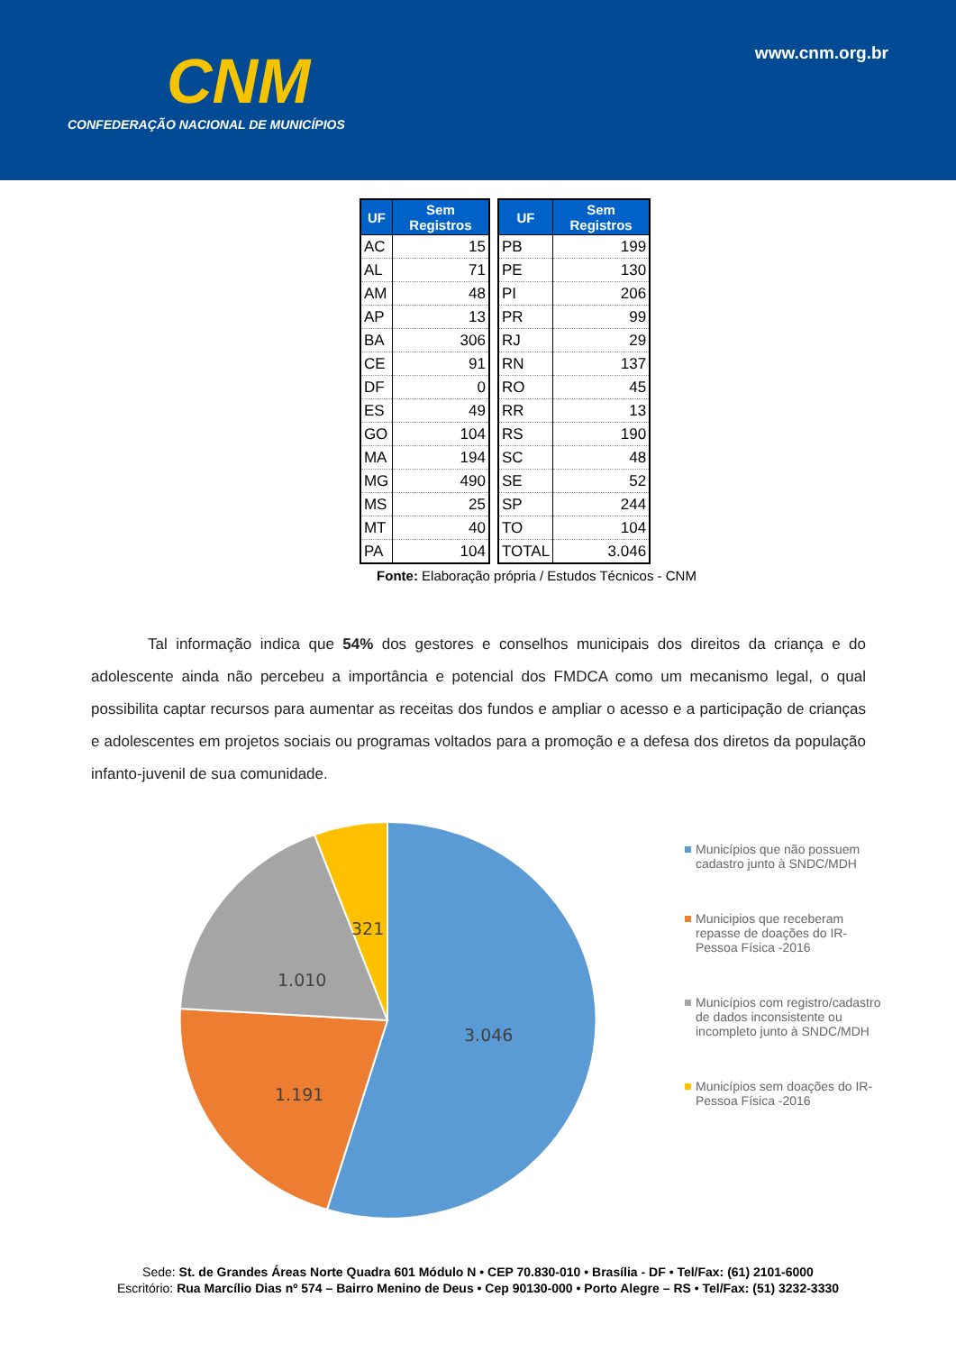CNM
CONFEDERAÇÃO NACIONAL DE MUNICÍPIOS
www.cnm.org.br
| UF | Sem Registros |
| --- | --- |
| AC | 15 |
| AL | 71 |
| AM | 48 |
| AP | 13 |
| BA | 306 |
| CE | 91 |
| DF | 0 |
| ES | 49 |
| GO | 104 |
| MA | 194 |
| MG | 490 |
| MS | 25 |
| MT | 40 |
| PA | 104 |
| UF | Sem Registros |
| --- | --- |
| PB | 199 |
| PE | 130 |
| PI | 206 |
| PR | 99 |
| RJ | 29 |
| RN | 137 |
| RO | 45 |
| RR | 13 |
| RS | 190 |
| SC | 48 |
| SE | 52 |
| SP | 244 |
| TO | 104 |
| TOTAL | 3.046 |
Fonte: Elaboração própria / Estudos Técnicos - CNM
Tal informação indica que 54% dos gestores e conselhos municipais dos direitos da criança e do adolescente ainda não percebeu a importância e potencial dos FMDCA como um mecanismo legal, o qual possibilita captar recursos para aumentar as receitas dos fundos e ampliar o acesso e a participação de crianças e adolescentes em projetos sociais ou programas voltados para a promoção e a defesa dos diretos da população infanto-juvenil de sua comunidade.
3.046
1.191
1.010
321
Municípios que não possuem cadastro junto à SNDC/MDH
Municipios que receberam repasse de doações do IR-Pessoa Física -2016
Municípios com registro/cadastro de dados inconsistente ou incompleto junto à SNDC/MDH
Municípios sem doações do IR-Pessoa Física -2016
Sede: St. de Grandes Áreas Norte Quadra 601 Módulo N • CEP 70.830-010 • Brasília - DF • Tel/Fax: (61) 2101-6000
Escritório: Rua Marcílio Dias nº 574 – Bairro Menino de Deus • Cep 90130-000 • Porto Alegre – RS • Tel/Fax: (51) 3232-3330